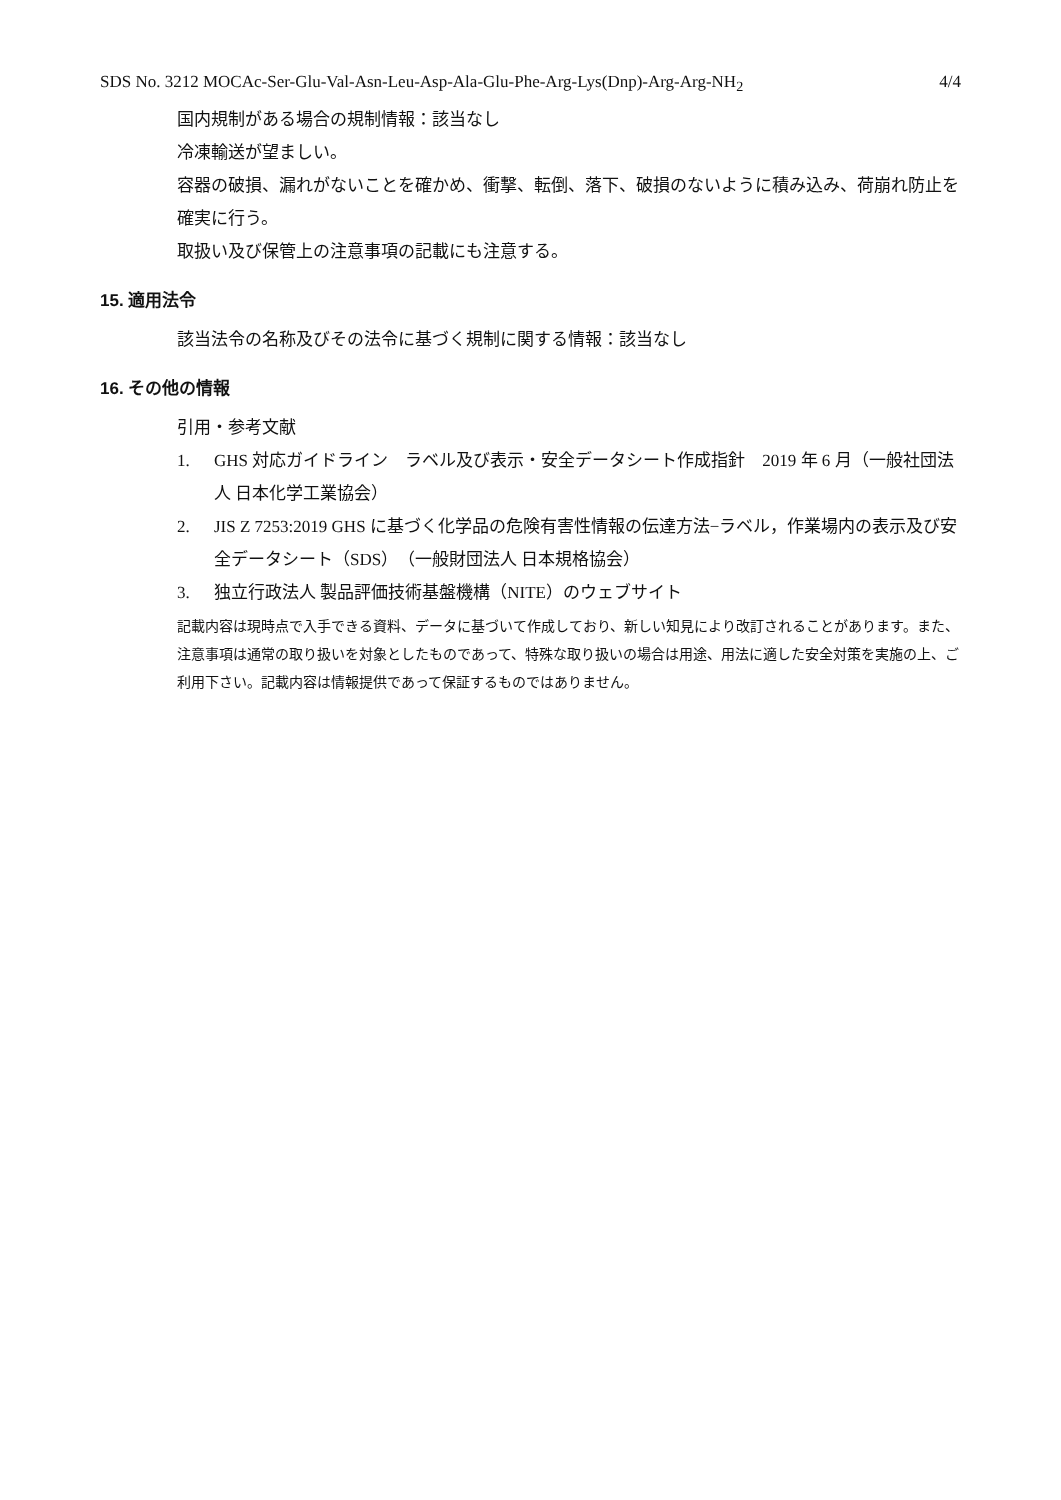SDS No. 3212 MOCAc-Ser-Glu-Val-Asn-Leu-Asp-Ala-Glu-Phe-Arg-Lys(Dnp)-Arg-Arg-NH<sub>2</sub> 4/4
国内規制がある場合の規制情報：該当なし
冷凍輸送が望ましい。
容器の破損、漏れがないことを確かめ、衝撃、転倒、落下、破損のないように積み込み、荷崩れ防止を確実に行う。
取扱い及び保管上の注意事項の記載にも注意する。
15. 適用法令
該当法令の名称及びその法令に基づく規制に関する情報：該当なし
16. その他の情報
引用・参考文献
1. GHS 対応ガイドライン　ラベル及び表示・安全データシート作成指針　2019 年 6 月（一般社団法人 日本化学工業協会）
2. JIS Z 7253:2019 GHS に基づく化学品の危険有害性情報の伝達方法−ラベル，作業場内の表示及び安全データシート（SDS）（一般財団法人 日本規格協会）
3. 独立行政法人 製品評価技術基盤機構（NITE）のウェブサイト
記載内容は現時点で入手できる資料、データに基づいて作成しており、新しい知見により改訂されることがあります。また、注意事項は通常の取り扱いを対象としたものであって、特殊な取り扱いの場合は用途、用法に適した安全対策を実施の上、ご利用下さい。記載内容は情報提供であって保証するものではありません。